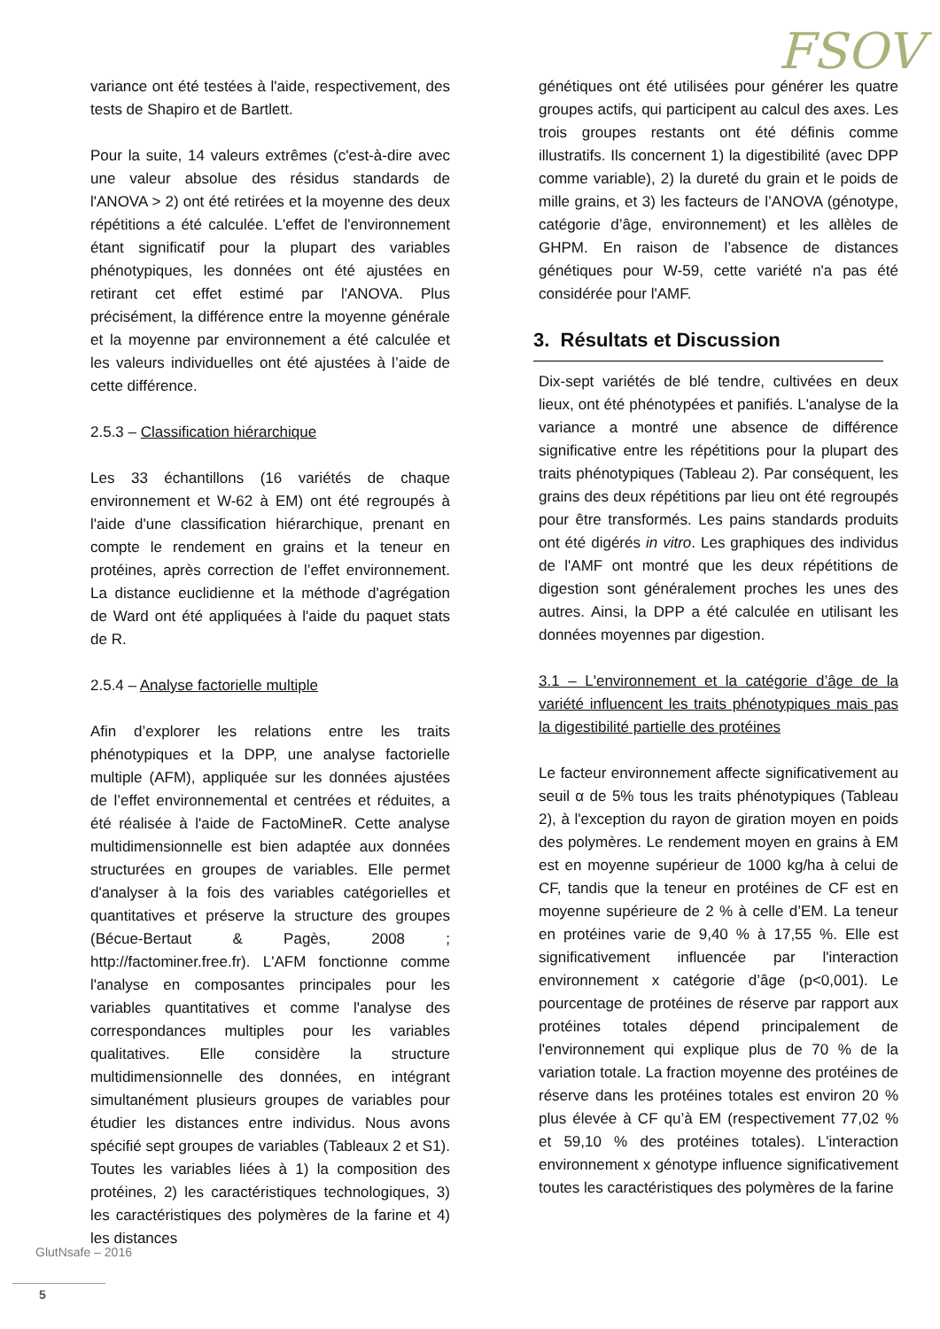FSOV
variance ont été testées à l'aide, respectivement, des tests de Shapiro et de Bartlett.
Pour la suite, 14 valeurs extrêmes (c'est-à-dire avec une valeur absolue des résidus standards de l'ANOVA > 2) ont été retirées et la moyenne des deux répétitions a été calculée. L'effet de l'environnement étant significatif pour la plupart des variables phénotypiques, les données ont été ajustées en retirant cet effet estimé par l'ANOVA. Plus précisément, la différence entre la moyenne générale et la moyenne par environnement a été calculée et les valeurs individuelles ont été ajustées à l’aide de cette différence.
2.5.3 – Classification hiérarchique
Les 33 échantillons (16 variétés de chaque environnement et W-62 à EM) ont été regroupés à l'aide d'une classification hiérarchique, prenant en compte le rendement en grains et la teneur en protéines, après correction de l’effet environnement. La distance euclidienne et la méthode d'agrégation de Ward ont été appliquées à l'aide du paquet stats de R.
2.5.4 – Analyse factorielle multiple
Afin d’explorer les relations entre les traits phénotypiques et la DPP, une analyse factorielle multiple (AFM), appliquée sur les données ajustées de l’effet environnemental et centrées et réduites, a été réalisée à l'aide de FactoMineR. Cette analyse multidimensionnelle est bien adaptée aux données structurées en groupes de variables. Elle permet d'analyser à la fois des variables catégorielles et quantitatives et préserve la structure des groupes (Bécue-Bertaut & Pagès, 2008 ; http://factominer.free.fr). L'AFM fonctionne comme l'analyse en composantes principales pour les variables quantitatives et comme l'analyse des correspondances multiples pour les variables qualitatives. Elle considère la structure multidimensionnelle des données, en intégrant simultanément plusieurs groupes de variables pour étudier les distances entre individus. Nous avons spécifié sept groupes de variables (Tableaux 2 et S1). Toutes les variables liées à 1) la composition des protéines, 2) les caractéristiques technologiques, 3) les caractéristiques des polymères de la farine et 4) les distances
génétiques ont été utilisées pour générer les quatre groupes actifs, qui participent au calcul des axes. Les trois groupes restants ont été définis comme illustratifs. Ils concernent 1) la digestibilité (avec DPP comme variable), 2) la dureté du grain et le poids de mille grains, et 3) les facteurs de l’ANOVA (génotype, catégorie d’âge, environnement) et les allèles de GHPM. En raison de l’absence de distances génétiques pour W-59, cette variété n'a pas été considérée pour l'AMF.
3. Résultats et Discussion
Dix-sept variétés de blé tendre, cultivées en deux lieux, ont été phénotypées et panifiés. L'analyse de la variance a montré une absence de différence significative entre les répétitions pour la plupart des traits phénotypiques (Tableau 2). Par conséquent, les grains des deux répétitions par lieu ont été regroupés pour être transformés. Les pains standards produits ont été digérés in vitro. Les graphiques des individus de l'AMF ont montré que les deux répétitions de digestion sont généralement proches les unes des autres. Ainsi, la DPP a été calculée en utilisant les données moyennes par digestion.
3.1 – L'environnement et la catégorie d’âge de la variété influencent les traits phénotypiques mais pas la digestibilité partielle des protéines
Le facteur environnement affecte significativement au seuil α de 5% tous les traits phénotypiques (Tableau 2), à l'exception du rayon de giration moyen en poids des polymères. Le rendement moyen en grains à EM est en moyenne supérieur de 1000 kg/ha à celui de CF, tandis que la teneur en protéines de CF est en moyenne supérieure de 2 % à celle d’EM. La teneur en protéines varie de 9,40 % à 17,55 %. Elle est significativement influencée par l'interaction environnement x catégorie d’âge (p<0,001). Le pourcentage de protéines de réserve par rapport aux protéines totales dépend principalement de l'environnement qui explique plus de 70 % de la variation totale. La fraction moyenne des protéines de réserve dans les protéines totales est environ 20 % plus élevée à CF qu’à EM (respectivement 77,02 % et 59,10 % des protéines totales). L'interaction environnement x génotype influence significativement toutes les caractéristiques des polymères de la farine
GlutNsafe – 2016
5